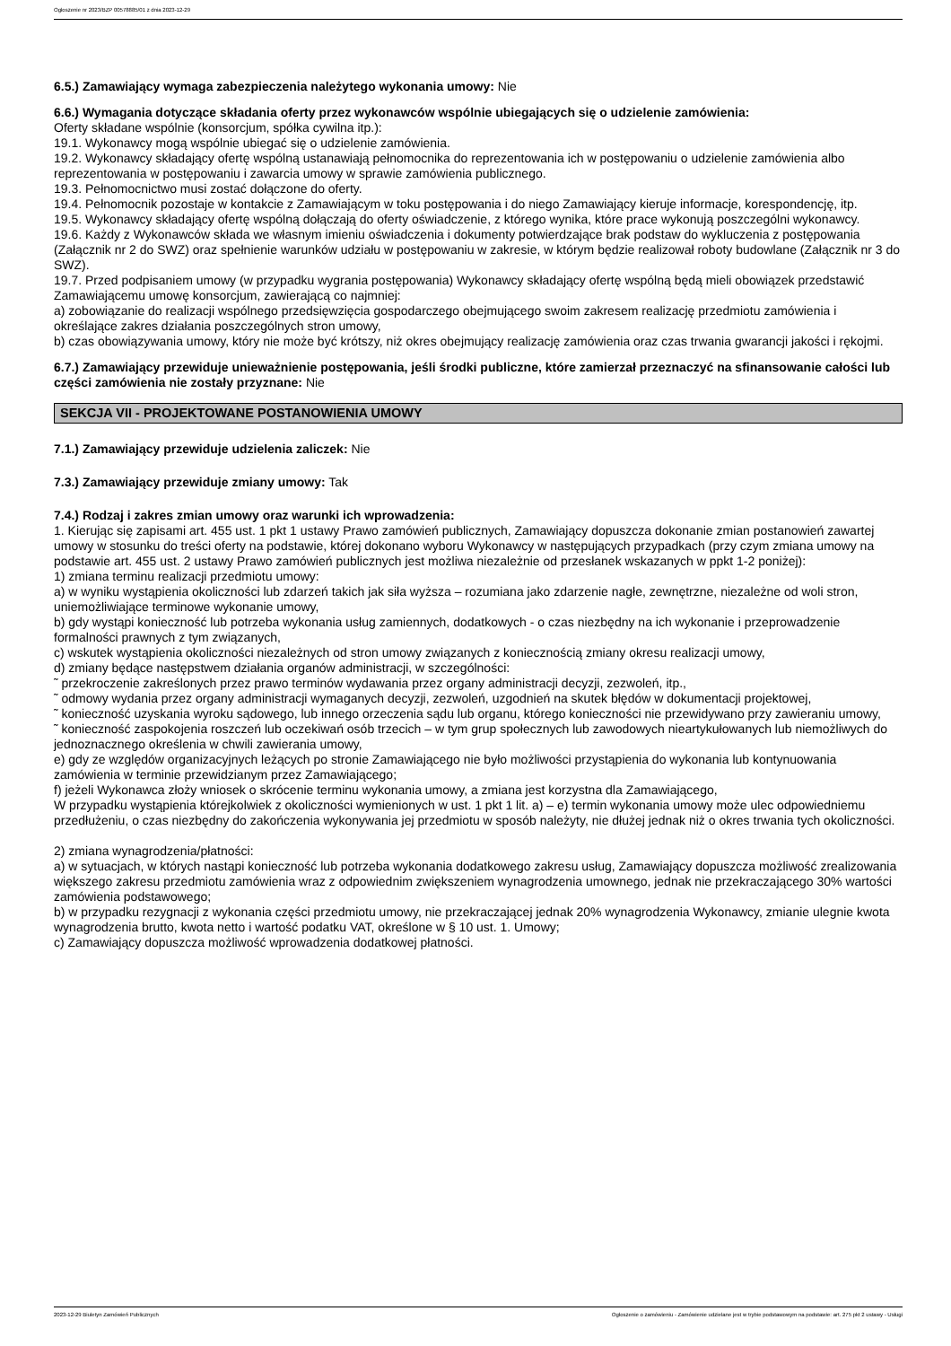Ogłoszenie nr 2023/BZP 00578885/01 z dnia 2023-12-29
6.5.) Zamawiający wymaga zabezpieczenia należytego wykonania umowy: Nie
6.6.) Wymagania dotyczące składania oferty przez wykonawców wspólnie ubiegających się o udzielenie zamówienia:
Oferty składane wspólnie (konsorcjum, spółka cywilna itp.):
19.1. Wykonawcy mogą wspólnie ubiegać się o udzielenie zamówienia.
19.2. Wykonawcy składający ofertę wspólną ustanawiają pełnomocnika do reprezentowania ich w postępowaniu o udzielenie zamówienia albo reprezentowania w postępowaniu i zawarcia umowy w sprawie zamówienia publicznego.
19.3. Pełnomocnictwo musi zostać dołączone do oferty.
19.4. Pełnomocnik pozostaje w kontakcie z Zamawiającym w toku postępowania i do niego Zamawiający kieruje informacje, korespondencję, itp.
19.5. Wykonawcy składający ofertę wspólną dołączają do oferty oświadczenie, z którego wynika, które prace wykonują poszczególni wykonawcy.
19.6. Każdy z Wykonawców składa we własnym imieniu oświadczenia i dokumenty potwierdzające brak podstaw do wykluczenia z postępowania (Załącznik nr 2 do SWZ) oraz spełnienie warunków udziału w postępowaniu w zakresie, w którym będzie realizował roboty budowlane (Załącznik nr 3 do SWZ).
19.7. Przed podpisaniem umowy (w przypadku wygrania postępowania) Wykonawcy składający ofertę wspólną będą mieli obowiązek przedstawić Zamawiającemu umowę konsorcjum, zawierającą co najmniej:
a) zobowiązanie do realizacji wspólnego przedsięwzięcia gospodarczego obejmującego swoim zakresem realizację przedmiotu zamówienia i określające zakres działania poszczególnych stron umowy,
b) czas obowiązywania umowy, który nie może być krótszy, niż okres obejmujący realizację zamówienia oraz czas trwania gwarancji jakości i rękojmi.
6.7.) Zamawiający przewiduje unieważnienie postępowania, jeśli środki publiczne, które zamierzał przeznaczyć na sfinansowanie całości lub części zamówienia nie zostały przyznane: Nie
SEKCJA VII - PROJEKTOWANE POSTANOWIENIA UMOWY
7.1.) Zamawiający przewiduje udzielenia zaliczek: Nie
7.3.) Zamawiający przewiduje zmiany umowy: Tak
7.4.) Rodzaj i zakres zmian umowy oraz warunki ich wprowadzenia:
1. Kierując się zapisami art. 455 ust. 1 pkt 1 ustawy Prawo zamówień publicznych, Zamawiający dopuszcza dokonanie zmian postanowień zawartej umowy w stosunku do treści oferty na podstawie, której dokonano wyboru Wykonawcy w następujących przypadkach (przy czym zmiana umowy na podstawie art. 455 ust. 2 ustawy Prawo zamówień publicznych jest możliwa niezależnie od przesłanek wskazanych w ppkt 1-2 poniżej):
1) zmiana terminu realizacji przedmiotu umowy:
a) w wyniku wystąpienia okoliczności lub zdarzeń takich jak siła wyższa – rozumiana jako zdarzenie nagłe, zewnętrzne, niezależne od woli stron, uniemożliwiające terminowe wykonanie umowy,
b) gdy wystąpi konieczność lub potrzeba wykonania usług zamiennych, dodatkowych - o czas niezbędny na ich wykonanie i przeprowadzenie formalności prawnych z tym związanych,
c) wskutek wystąpienia okoliczności niezależnych od stron umowy związanych z koniecznością zmiany okresu realizacji umowy,
d) zmiany będące następstwem działania organów administracji, w szczególności:
˜ przekroczenie zakreślonych przez prawo terminów wydawania przez organy administracji decyzji, zezwoleń, itp.,
˜ odmowy wydania przez organy administracji wymaganych decyzji, zezwoleń, uzgodnień na skutek błędów w dokumentacji projektowej,
˜ konieczność uzyskania wyroku sądowego, lub innego orzeczenia sądu lub organu, którego konieczności nie przewidywano przy zawieraniu umowy,
˜ konieczność zaspokojenia roszczeń lub oczekiwań osób trzecich – w tym grup społecznych lub zawodowych nieartykułowanych lub niemożliwych do jednoznacznego określenia w chwili zawierania umowy,
e) gdy ze względów organizacyjnych leżących po stronie Zamawiającego nie było możliwości przystąpienia do wykonania lub kontynuowania zamówienia w terminie przewidzianym przez Zamawiającego;
f) jeżeli Wykonawca złoży wniosek o skrócenie terminu wykonania umowy, a zmiana jest korzystna dla Zamawiającego,
W przypadku wystąpienia którejkolwiek z okoliczności wymienionych w ust. 1 pkt 1 lit. a) – e) termin wykonania umowy może ulec odpowiedniemu przedłużeniu, o czas niezbędny do zakończenia wykonywania jej przedmiotu w sposób należyty, nie dłużej jednak niż o okres trwania tych okoliczności.
2) zmiana wynagrodzenia/płatności:
a) w sytuacjach, w których nastąpi konieczność lub potrzeba wykonania dodatkowego zakresu usług, Zamawiający dopuszcza możliwość zrealizowania większego zakresu przedmiotu zamówienia wraz z odpowiednim zwiększeniem wynagrodzenia umownego, jednak nie przekraczającego 30% wartości zamówienia podstawowego;
b) w przypadku rezygnacji z wykonania części przedmiotu umowy, nie przekraczającej jednak 20% wynagrodzenia Wykonawcy, zmianie ulegnie kwota wynagrodzenia brutto, kwota netto i wartość podatku VAT, określone w § 10 ust. 1. Umowy;
c) Zamawiający dopuszcza możliwość wprowadzenia dodatkowej płatności.
2023-12-29 Biuletyn Zamówień Publicznych Ogłoszenie o zamówieniu - Zamówienie udzielane jest w trybie podstawowym na podstawie: art. 275 pkt 2 ustawy - Usługi